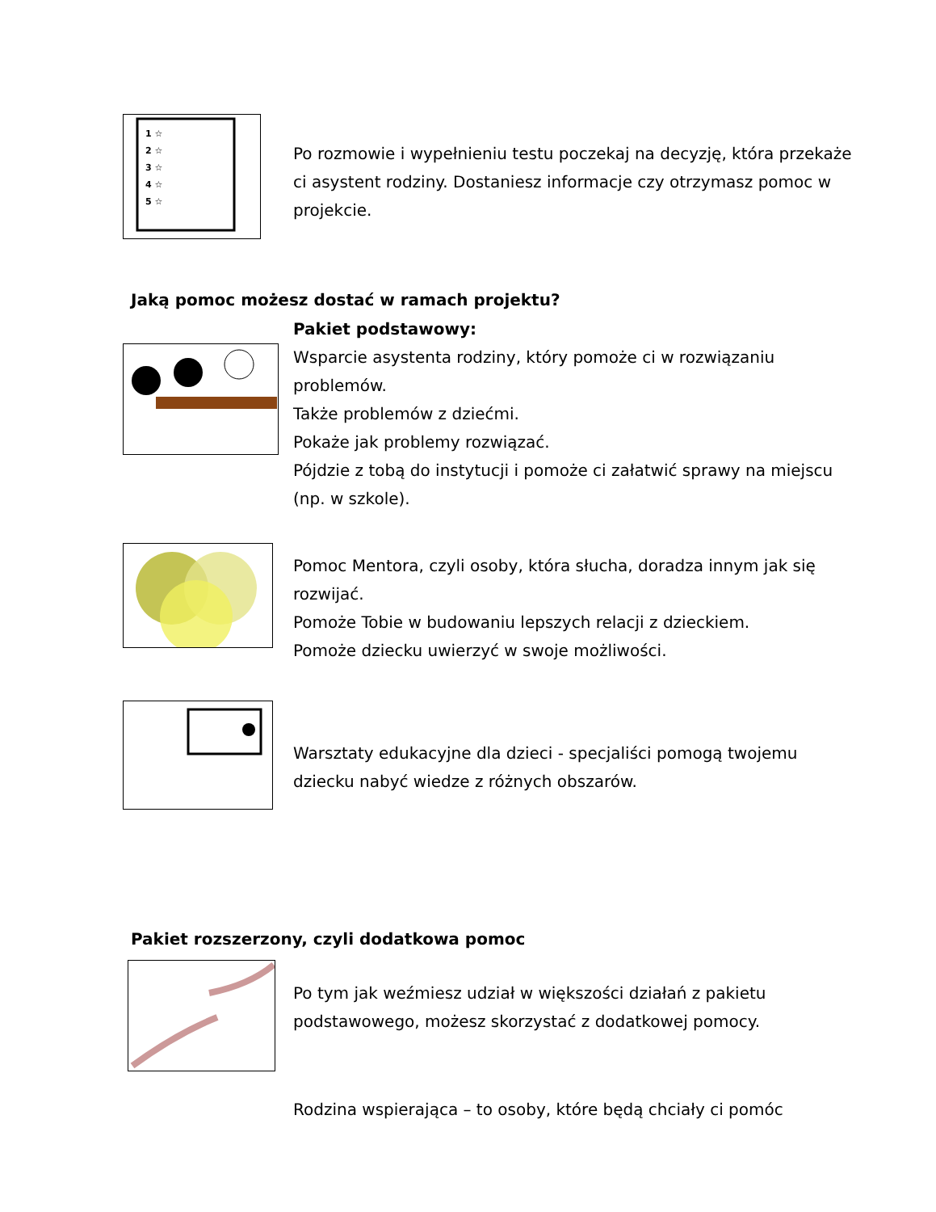1 ☆
2 ☆
3 ☆
4 ☆
5 ☆
Po rozmowie i wypełnieniu testu poczekaj na decyzję, która przekaże ci asystent rodziny. Dostaniesz informacje czy otrzymasz pomoc w projekcie.
Jaką pomoc możesz dostać w ramach projektu?
Pakiet podstawowy:
Wsparcie asystenta rodziny, który pomoże ci w rozwiązaniu problemów.
Także problemów z dziećmi.
Pokaże jak problemy rozwiązać.
Pójdzie z tobą do instytucji i pomoże ci załatwić sprawy na miejscu (np. w szkole).
Pomoc Mentora, czyli osoby, która słucha, doradza innym jak się rozwijać.
Pomoże Tobie w budowaniu lepszych relacji z dzieckiem.
Pomoże dziecku uwierzyć w swoje możliwości.
Warsztaty edukacyjne dla dzieci - specjaliści pomogą twojemu dziecku nabyć wiedze z różnych obszarów.
Pakiet rozszerzony, czyli dodatkowa pomoc
Po tym jak weźmiesz udział w większości działań z pakietu podstawowego, możesz skorzystać z dodatkowej pomocy.
Rodzina wspierająca – to osoby, które będą chciały ci pomóc